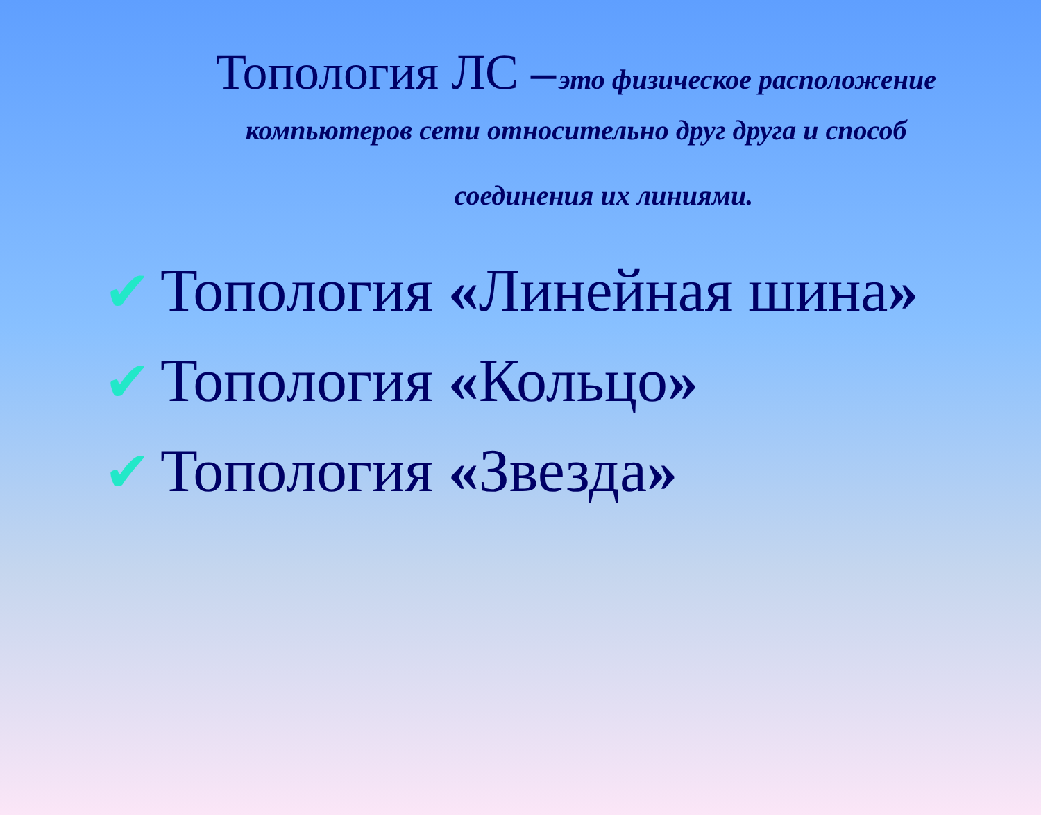Топология ЛС – это физическое расположение компьютеров сети относительно друг друга и способ
соединения их линиями.
✔ Топология «Линейная шина»
✔ Топология «Кольцо»
✔ Топология «Звезда»